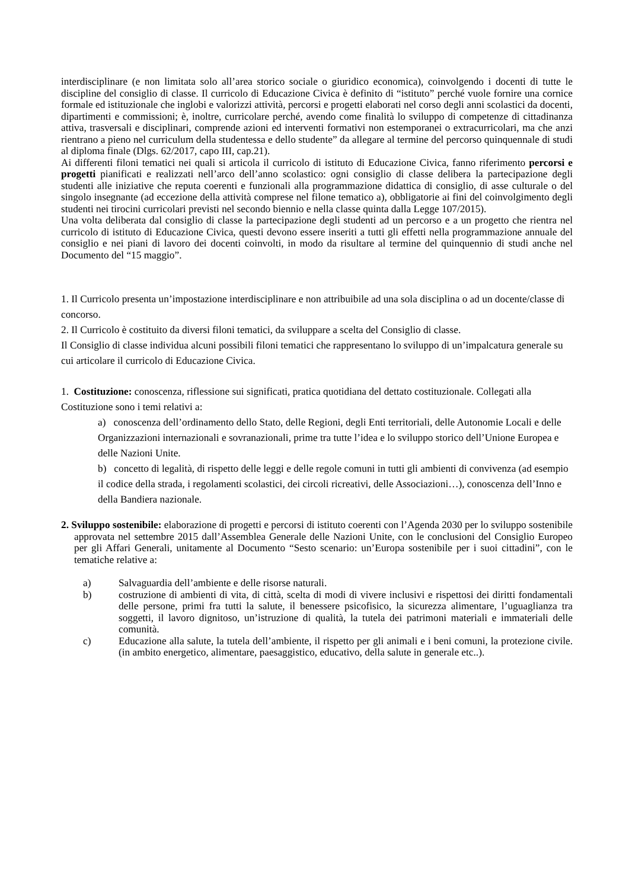interdisciplinare (e non limitata solo all’area storico sociale o giuridico economica), coinvolgendo i docenti di tutte le discipline del consiglio di classe. Il curricolo di Educazione Civica è definito di “istituto” perché vuole fornire una cornice formale ed istituzionale che inglobi e valorizzi attività, percorsi e progetti elaborati nel corso degli anni scolastici da docenti, dipartimenti e commissioni; è, inoltre, curricolare perché, avendo come finalità lo sviluppo di competenze di cittadinanza attiva, trasversali e disciplinari, comprende azioni ed interventi formativi non estemporanei o extracurricolari, ma che anzi rientrano a pieno nel curriculum della studentessa e dello studente” da allegare al termine del percorso quinquennale di studi al diploma finale (Dlgs. 62/2017, capo III, cap.21).
Ai differenti filoni tematici nei quali si articola il curricolo di istituto di Educazione Civica, fanno riferimento percorsi e progetti pianificati e realizzati nell’arco dell’anno scolastico: ogni consiglio di classe delibera la partecipazione degli studenti alle iniziative che reputa coerenti e funzionali alla programmazione didattica di consiglio, di asse culturale o del singolo insegnante (ad eccezione della attività comprese nel filone tematico a), obbligatorie ai fini del coinvolgimento degli studenti nei tirocini curricolari previsti nel secondo biennio e nella classe quinta dalla Legge 107/2015).
Una volta deliberata dal consiglio di classe la partecipazione degli studenti ad un percorso e a un progetto che rientra nel curricolo di istituto di Educazione Civica, questi devono essere inseriti a tutti gli effetti nella programmazione annuale del consiglio e nei piani di lavoro dei docenti coinvolti, in modo da risultare al termine del quinquennio di studi anche nel Documento del “15 maggio”.
1. Il Curricolo presenta un’impostazione interdisciplinare e non attribuibile ad una sola disciplina o ad un docente/classe di concorso.
2. Il Curricolo è costituito da diversi filoni tematici, da sviluppare a scelta del Consiglio di classe.
Il Consiglio di classe individua alcuni possibili filoni tematici che rappresentano lo sviluppo di un’impalcatura generale su cui articolare il curricolo di Educazione Civica.
1. Costituzione: conoscenza, riflessione sui significati, pratica quotidiana del dettato costituzionale. Collegati alla Costituzione sono i temi relativi a:
a) conoscenza dell’ordinamento dello Stato, delle Regioni, degli Enti territoriali, delle Autonomie Locali e delle Organizzazioni internazionali e sovranazionali, prime tra tutte l’idea e lo sviluppo storico dell’Unione Europea e delle Nazioni Unite.
b) concetto di legalità, di rispetto delle leggi e delle regole comuni in tutti gli ambienti di convivenza (ad esempio il codice della strada, i regolamenti scolastici, dei circoli ricreativi, delle Associazioni…), conoscenza dell’Inno e della Bandiera nazionale.
2. Sviluppo sostenibile: elaborazione di progetti e percorsi di istituto coerenti con l’Agenda 2030 per lo sviluppo sostenibile approvata nel settembre 2015 dall’Assemblea Generale delle Nazioni Unite, con le conclusioni del Consiglio Europeo per gli Affari Generali, unitamente al Documento “Sesto scenario: un’Europa sostenibile per i suoi cittadini”, con le tematiche relative a:
a) Salvaguardia dell’ambiente e delle risorse naturali.
b) costruzione di ambienti di vita, di città, scelta di modi di vivere inclusivi e rispettosi dei diritti fondamentali delle persone, primi fra tutti la salute, il benessere psicofisico, la sicurezza alimentare, l’uguaglianza tra soggetti, il lavoro dignitoso, un’istruzione di qualità, la tutela dei patrimoni materiali e immateriali delle comunità.
c) Educazione alla salute, la tutela dell’ambiente, il rispetto per gli animali e i beni comuni, la protezione civile. (in ambito energetico, alimentare, paesaggistico, educativo, della salute in generale etc..).